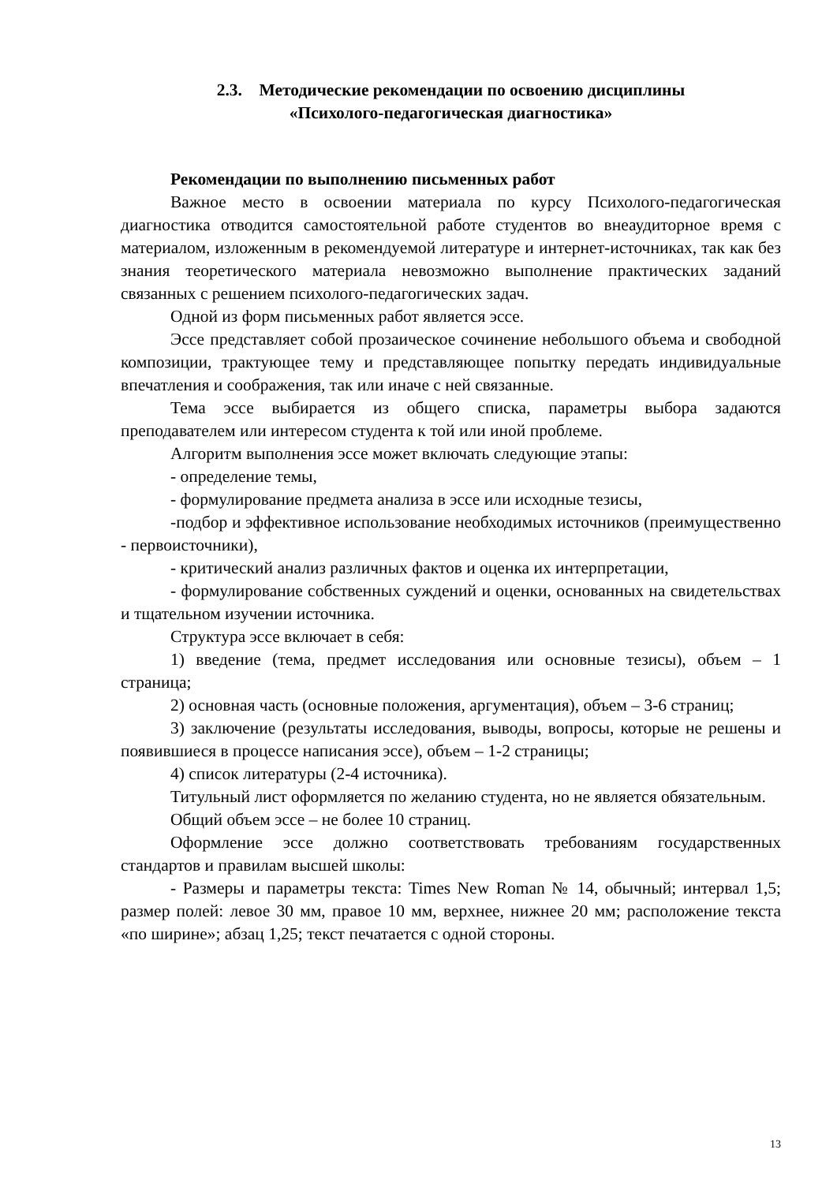2.3. Методические рекомендации по освоению дисциплины
«Психолого-педагогическая диагностика»
Рекомендации по выполнению письменных работ
Важное место в освоении материала по курсу Психолого-педагогическая диагностика отводится самостоятельной работе студентов во внеаудиторное время с материалом, изложенным в рекомендуемой литературе и интернет-источниках, так как без знания теоретического материала невозможно выполнение практических заданий связанных с решением психолого-педагогических задач.
Одной из форм письменных работ является эссе.
Эссе представляет собой прозаическое сочинение небольшого объема и свободной композиции, трактующее тему и представляющее попытку передать индивидуальные впечатления и соображения, так или иначе с ней связанные.
Тема эссе выбирается из общего списка, параметры выбора задаются преподавателем или интересом студента к той или иной проблеме.
Алгоритм выполнения эссе может включать следующие этапы:
- определение темы,
- формулирование предмета анализа в эссе или исходные тезисы,
-подбор и эффективное использование необходимых источников (преимущественно - первоисточники),
- критический анализ различных фактов и оценка их интерпретации,
- формулирование собственных суждений и оценки, основанных на свидетельствах и тщательном изучении источника.
Структура эссе включает в себя:
1) введение (тема, предмет исследования или основные тезисы), объем – 1 страница;
2) основная часть (основные положения, аргументация), объем – 3-6 страниц;
3) заключение (результаты исследования, выводы, вопросы, которые не решены и появившиеся в процессе написания эссе), объем – 1-2 страницы;
4) список литературы (2-4 источника).
Титульный лист оформляется по желанию студента, но не является обязательным.
Общий объем эссе – не более 10 страниц.
Оформление эссе должно соответствовать требованиям государственных стандартов и правилам высшей школы:
- Размеры и параметры текста: Times New Roman № 14, обычный; интервал 1,5; размер полей: левое 30 мм, правое 10 мм, верхнее, нижнее 20 мм; расположение текста «по ширине»; абзац 1,25; текст печатается с одной стороны.
13